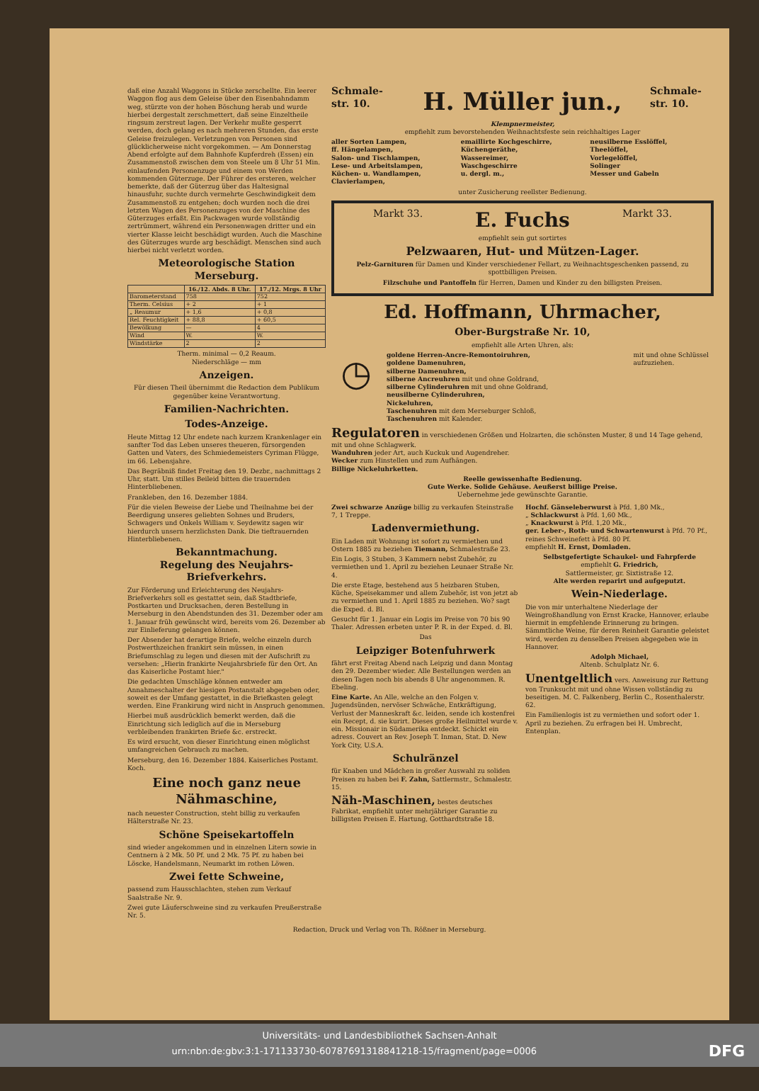daß eine Anzahl Waggons in Stücke zerschellte. Ein leerer Waggon flog aus dem Geleise über den Eisenbahndamm weg, stürzte von der hohen Böschung herab und wurde hierbei dergestalt zerschmettert, daß seine Einzeltheile ringsum zerstreut lagen. Der Verkehr mußte gesperrt werden, doch gelang es nach mehreren Stunden, das erste Geleise freizulegen. Verletzungen von Personen sind glücklicherweise nicht vorgekommen. — Am Donnerstag Abend erfolgte auf dem Bahnhofe Kupferdreh (Essen) ein Zusammenstoß zwischen dem von Steele um 8 Uhr 51 Min. einlaufenden Personenzuge und einem von Werden kommenden Güterzuge. Der Führer des ersteren, welcher bemerkte, daß der Güterzug über das Haltesignal hinausfuhr, suchte durch vermehrte Geschwindigkeit dem Zusammenstoß zu entgehen; doch wurden noch die drei letzten Wagen des Personenzuges von der Maschine des Güterzuges erfaßt. Ein Packwagen wurde vollständig zertrümmert, während ein Personenwagen dritter und ein vierter Klasse leicht beschädigt wurden. Auch die Maschine des Güterzuges wurde arg beschädigt. Menschen sind auch hierbei nicht verletzt worden.
Meteorologische Station Merseburg.
| | 16./12. Abds. 8 Uhr. | 17./12. Mrgs. 8 Uhr |
| --- | --- | --- |
| Barometerstand | 758 | 752 |
| Therm. Celsius | + 2 | + 1 |
| „ Reaumur | + 1,6 | + 0,8 |
| Rel. Feuchtigkeit | + 88,8 | + 60,5 |
| Bewölkung | — | 4 |
| Wind | W. | W. |
| Windstärke | 2 | 2 |
Therm. minimal — 0,2 Reaum.
Niederschläge — mm
Anzeigen.
Für diesen Theil übernimmt die Redaction dem Publikum gegenüber keine Verantwortung.
Familien-Nachrichten.
Todes-Anzeige.
Heute Mittag 12 Uhr endete nach kurzem Krankenlager ein sanfter Tod das Leben unseres theueren, fürsorgenden Gatten und Vaters, des Schmiedemeisters Cyriman Flügge, im 66. Lebensjahre.
Das Begräbniß findet Freitag den 19. Dezbr., nachmittags 2 Uhr, statt. Um stilles Beileid bitten die trauernden Hinterbliebenen.
Frankleben, den 16. Dezember 1884.
Für die vielen Beweise der Liebe und Theilnahme bei der Beerdigung unseres geliebten Sohnes und Bruders, Schwagers und Onkels William v. Seydewitz sagen wir hierdurch unsern herzlichsten Dank. Die tieftrauernden Hinterbliebenen.
Bekanntmachung.
Regelung des Neujahrs-Briefverkehrs.
Zur Förderung und Erleichterung des Neujahrs-Briefverkehrs soll es gestattet sein, daß Stadtbriefe, Postkarten und Drucksachen, deren Bestellung in Merseburg in den Abendstunden des 31. Dezember oder am 1. Januar früh gewünscht wird, bereits vom 26. Dezember ab zur Einlieferung gelangen können.
Der Absender hat derartige Briefe, welche einzeln durch Postwerthzeichen frankirt sein müssen, in einen Briefumschlag zu legen und diesen mit der Aufschrift zu versehen: „Hierin frankirte Neujahrsbriefe für den Ort. An das Kaiserliche Postamt hier."
Die gedachten Umschläge können entweder am Annahmeschalter der hiesigen Postanstalt abgegeben oder, soweit es der Umfang gestattet, in die Briefkasten gelegt werden. Eine Frankirung wird nicht in Anspruch genommen.
Hierbei muß ausdrücklich bemerkt werden, daß die Einrichtung sich lediglich auf die in Merseburg verbleibenden frankirten Briefe &c. erstreckt.
Es wird ersucht, von dieser Einrichtung einen möglichst umfangreichen Gebrauch zu machen.
Merseburg, den 16. Dezember 1884. Kaiserliches Postamt. Koch.
Eine noch ganz neue Nähmaschine,
nach neuester Construction, steht billig zu verkaufen Hälterstraße Nr. 23.
Schöne Speisekartoffeln
sind wieder angekommen und in einzelnen Litern sowie in Centnern à 2 Mk. 50 Pf. und 2 Mk. 75 Pf. zu haben bei Löscke, Handelsmann, Neumarkt im rothen Löwen.
Zwei fette Schweine,
passend zum Hausschlachten, stehen zum Verkauf Saalstraße Nr. 9.
Zwei gute Läuferschweine sind zu verkaufen Preußerstraße Nr. 5.
Schmale-str. 10.
H. Müller jun.,
Schmale-str. 10.
Klempnermeister,
empfiehlt zum bevorstehenden Weihnachtsfeste sein reichhaltiges Lager
aller Sorten Lampen,
ff. Hängelampen,
Salon- und Tischlampen,
Lese- und Arbeitslampen,
Küchen- u. Wandlampen,
Clavierlampen,
emaillirte Kochgeschirre,
Küchengeräthe,
Wassereimer,
Waschgeschirre
u. dergl. m.,
neusilberne Esslöffel,
Theelöffel,
Vorlegelöffel,
Solinger
Messer und Gabeln
unter Zusicherung reellster Bedienung.
Markt 33.
E. Fuchs
Markt 33.
empfiehlt sein gut sortirtes
Pelzwaaren, Hut- und Mützen-Lager.
Pelz-Garnituren für Damen und Kinder verschiedener Fellart, zu Weihnachtsgeschenken passend, zu spottbilligen Preisen.
Filzschuhe und Pantoffeln für Herren, Damen und Kinder zu den billigsten Preisen.
Ed. Hoffmann, Uhrmacher,
Ober-Burgstraße Nr. 10,
empfiehlt alle Arten Uhren, als:
◷
goldene Herren-Ancre-Remontoiruhren,
goldene Damenuhren,
silberne Damenuhren,
silberne Ancreuhren mit und ohne Goldrand,
silberne Cylinderuhren mit und ohne Goldrand,
neusilberne Cylinderuhren,
Nickeluhren,
Taschenuhren mit dem Merseburger Schloß,
Taschenuhren mit Kalender.
mit und ohne Schlüssel aufzuziehen.
Regulatoren in verschiedenen Größen und Holzarten, die schönsten Muster, 8 und 14 Tage gehend, mit und ohne Schlagwerk.
Wanduhren jeder Art, auch Kuckuk und Augendreher.
Wecker zum Hinstellen und zum Aufhängen.
Billige Nickeluhrketten.
Reelle gewissenhafte Bedienung.
Gute Werke. Solide Gehäuse. Aeußerst billige Preise.
Uebernehme jede gewünschte Garantie.
Zwei schwarze Anzüge billig zu verkaufen Steinstraße 7, 1 Treppe.
Ladenvermiethung.
Ein Laden mit Wohnung ist sofort zu vermiethen und Ostern 1885 zu beziehen Tiemann, Schmalestraße 23.
Ein Logis, 3 Stuben, 3 Kammern nebst Zubehör, zu vermiethen und 1. April zu beziehen Leunaer Straße Nr. 4.
Die erste Etage, bestehend aus 5 heizbaren Stuben, Küche, Speisekammer und allem Zubehör, ist von jetzt ab zu vermiethen und 1. April 1885 zu beziehen. Wo? sagt die Exped. d. Bl.
Gesucht für 1. Januar ein Logis im Preise von 70 bis 90 Thaler. Adressen erbeten unter P. R. in der Exped. d. Bl.
Das
Leipziger Botenfuhrwerk
fährt erst Freitag Abend nach Leipzig und dann Montag den 29. Dezember wieder. Alle Bestellungen werden an diesen Tagen noch bis abends 8 Uhr angenommen. R. Ebeling.
Eine Karte. An Alle, welche an den Folgen v. Jugendsünden, nervöser Schwäche, Entkräftigung, Verlust der Manneskraft &c. leiden, sende ich kostenfrei ein Recept, d. sie kurirt. Dieses große Heilmittel wurde v. ein. Missionair in Südamerika entdeckt. Schickt ein adress. Couvert an Rev. Joseph T. Inman, Stat. D. New York City, U.S.A.
Schulränzel
für Knaben und Mädchen in großer Auswahl zu soliden Preisen zu haben bei F. Zahn, Sattlermstr., Schmalestr. 15.
Näh-Maschinen, bestes deutsches Fabrikat, empfiehlt unter mehrjähriger Garantie zu billigsten Preisen E. Hartung, Gotthardtstraße 18.
Hochf. Gänseleberwurst à Pfd. 1,80 Mk.,
„ Schlackwurst à Pfd. 1,60 Mk.,
„ Knackwurst à Pfd. 1,20 Mk.,
ger. Leber-, Roth- und Schwartenwurst à Pfd. 70 Pf.,
reines Schweinefett à Pfd. 80 Pf.
empfiehlt H. Ernst, Domladen.
Selbstgefertigte Schaukel- und Fahrpferde
empfiehlt G. Friedrich,
Sattlermeister, gr. Sixtistraße 12.
Alte werden reparirt und aufgeputzt.
Wein-Niederlage.
Die von mir unterhaltene Niederlage der Weingroßhandlung von Ernst Kracke, Hannover, erlaube hiermit in empfehlende Erinnerung zu bringen. Sämmtliche Weine, für deren Reinheit Garantie geleistet wird, werden zu denselben Preisen abgegeben wie in Hannover.
Adolph Michael,
Altenb. Schulplatz Nr. 6.
Unentgeltlich vers. Anweisung zur Rettung von Trunksucht mit und ohne Wissen vollständig zu beseitigen. M. C. Falkenberg, Berlin C., Rosenthalerstr. 62.
Ein Familienlogis ist zu vermiethen und sofort oder 1. April zu beziehen. Zu erfragen bei H. Umbrecht, Entenplan.
Redaction, Druck und Verlag von Th. Rößner in Merseburg.
Universitäts- und Landesbibliothek Sachsen-Anhalt
urn:nbn:de:gbv:3:1-171133730-60787691318841218-15/fragment/page=0006 DFG